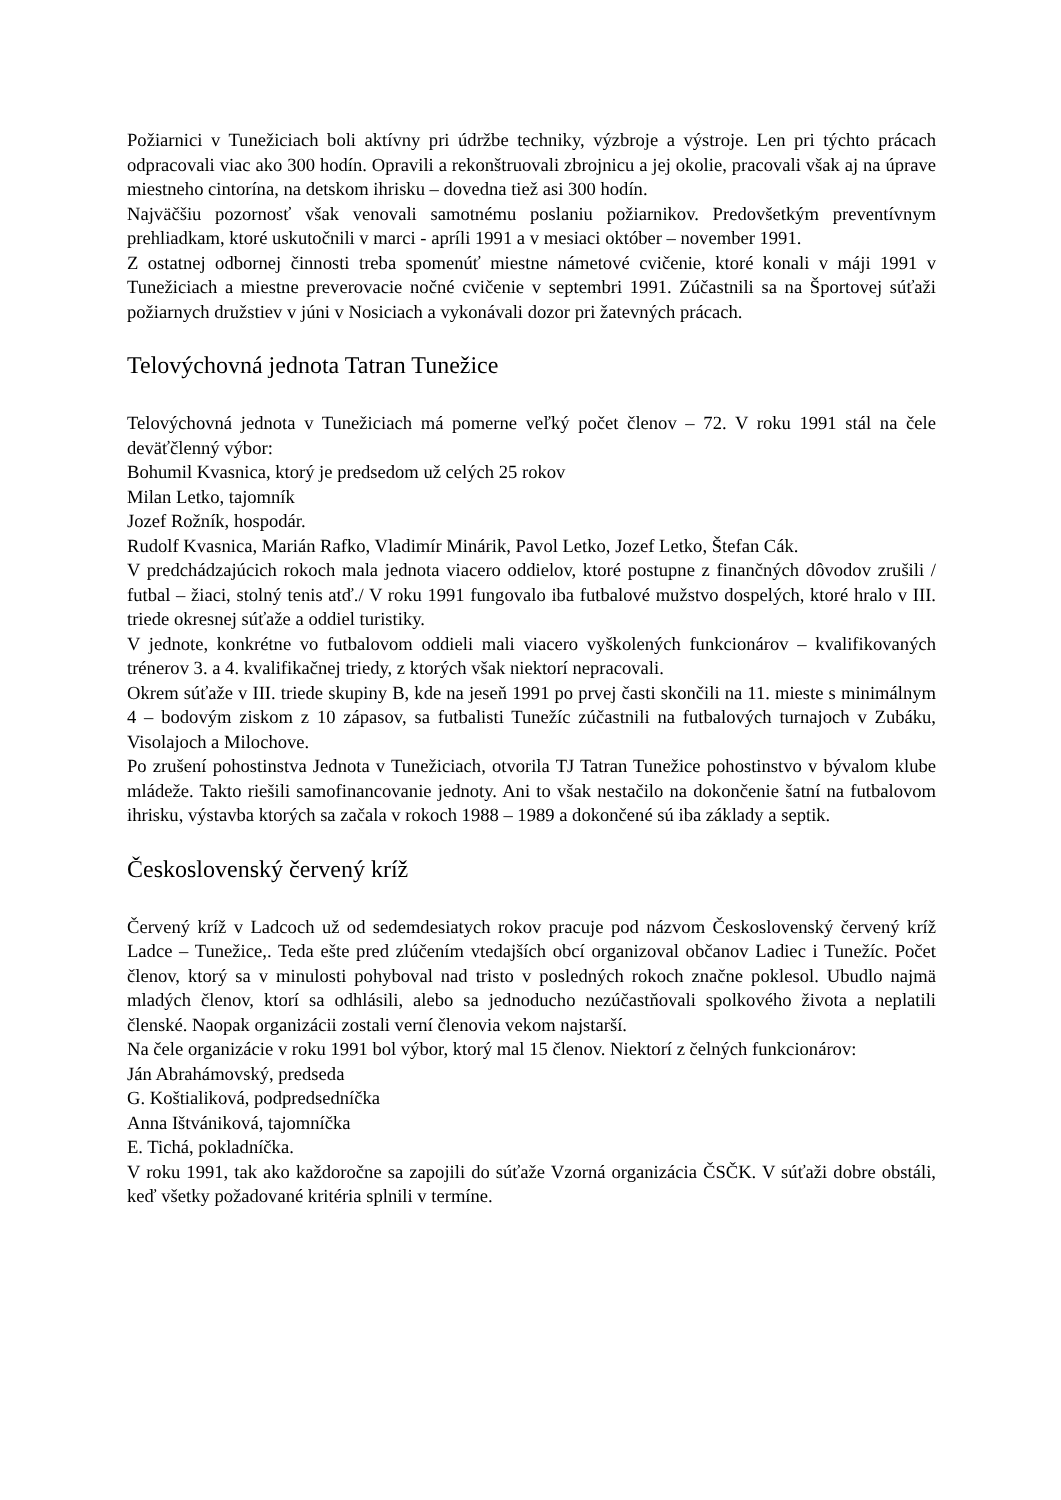Požiarnici v Tunežiciach boli aktívny pri údržbe techniky, výzbroje a výstroje. Len pri týchto prácach odpracovali viac ako 300 hodín. Opravili a rekonštruovali zbrojnicu a jej okolie, pracovali však aj na úprave miestneho cintorína, na detskom ihrisku – dovedna tiež asi 300 hodín.
Najväčšiu pozornosť však venovali samotnému poslaniu požiarnikov. Predovšetkým preventívnym prehliadkam, ktoré uskutočnili v marci - apríli 1991 a v mesiaci október – november 1991.
Z ostatnej odbornej činnosti treba spomenúť miestne námetové cvičenie, ktoré konali v máji 1991 v Tunežiciach a miestne preverovacie nočné cvičenie v septembri 1991. Zúčastnili sa na Športovej súťaži požiarnych družstiev v júni v Nosiciach a vykonávali dozor pri žatevných prácach.
Telovýchovná jednota Tatran Tunežice
Telovýchovná jednota v Tunežiciach má pomerne veľký počet členov – 72. V roku 1991 stál na čele deväťčlenný výbor:
Bohumil Kvasnica, ktorý je predsedom už celých 25 rokov
Milan Letko, tajomník
Jozef Rožník, hospodár.
Rudolf Kvasnica, Marián Rafko, Vladimír Minárik, Pavol Letko, Jozef Letko, Štefan Cák.
V predchádzajúcich rokoch mala jednota viacero oddielov, ktoré postupne z finančných dôvodov zrušili / futbal – žiaci, stolný tenis atď./ V roku 1991 fungovalo iba futbalové mužstvo dospelých, ktoré hralo v III. triede okresnej súťaže a oddiel turistiky.
V jednote, konkrétne vo futbalovom oddieli mali viacero vyškolených funkcionárov – kvalifikovaných trénerov 3. a 4. kvalifikačnej triedy, z ktorých však niektorí nepracovali.
Okrem súťaže v III. triede skupiny B, kde na jeseň 1991 po prvej časti skončili na 11. mieste s minimálnym 4 – bodovým ziskom z 10 zápasov, sa futbalisti Tunežíc zúčastnili na futbalových turnajoch v Zubáku, Visolajoch a Milochove.
Po zrušení pohostinstva Jednota v Tunežiciach, otvorila TJ Tatran Tunežice pohostinstvo v bývalom klube mládeže. Takto riešili samofinancovanie jednoty. Ani to však nestačilo na dokončenie šatní na futbalovom ihrisku, výstavba ktorých sa začala v rokoch 1988 – 1989 a dokončené sú iba základy a septik.
Československý červený kríž
Červený kríž v Ladcoch už od sedemdesiatych rokov pracuje pod názvom Československý červený kríž Ladce – Tunežice,. Teda ešte pred zlúčením vtedajších obcí organizoval občanov Ladiec i Tunežíc. Počet členov, ktorý sa v minulosti pohyboval nad tristo v posledných rokoch značne poklesol. Ubudlo najmä mladých členov, ktorí sa odhlásili, alebo sa jednoducho nezúčastňovali spolkového života a neplatili členské. Naopak organizácii zostali verní členovia vekom najstarší.
Na čele organizácie v roku 1991 bol výbor, ktorý mal 15 členov. Niektorí z čelných funkcionárov:
Ján Abrahámovský, predseda
G. Koštialiková, podpredsedníčka
Anna Ištvániková, tajomníčka
E. Tichá, pokladníčka.
V roku 1991, tak ako každoročne sa zapojili do súťaže Vzorná organizácia ČSČK. V súťaži dobre obstáli, keď všetky požadované kritéria splnili v termíne.